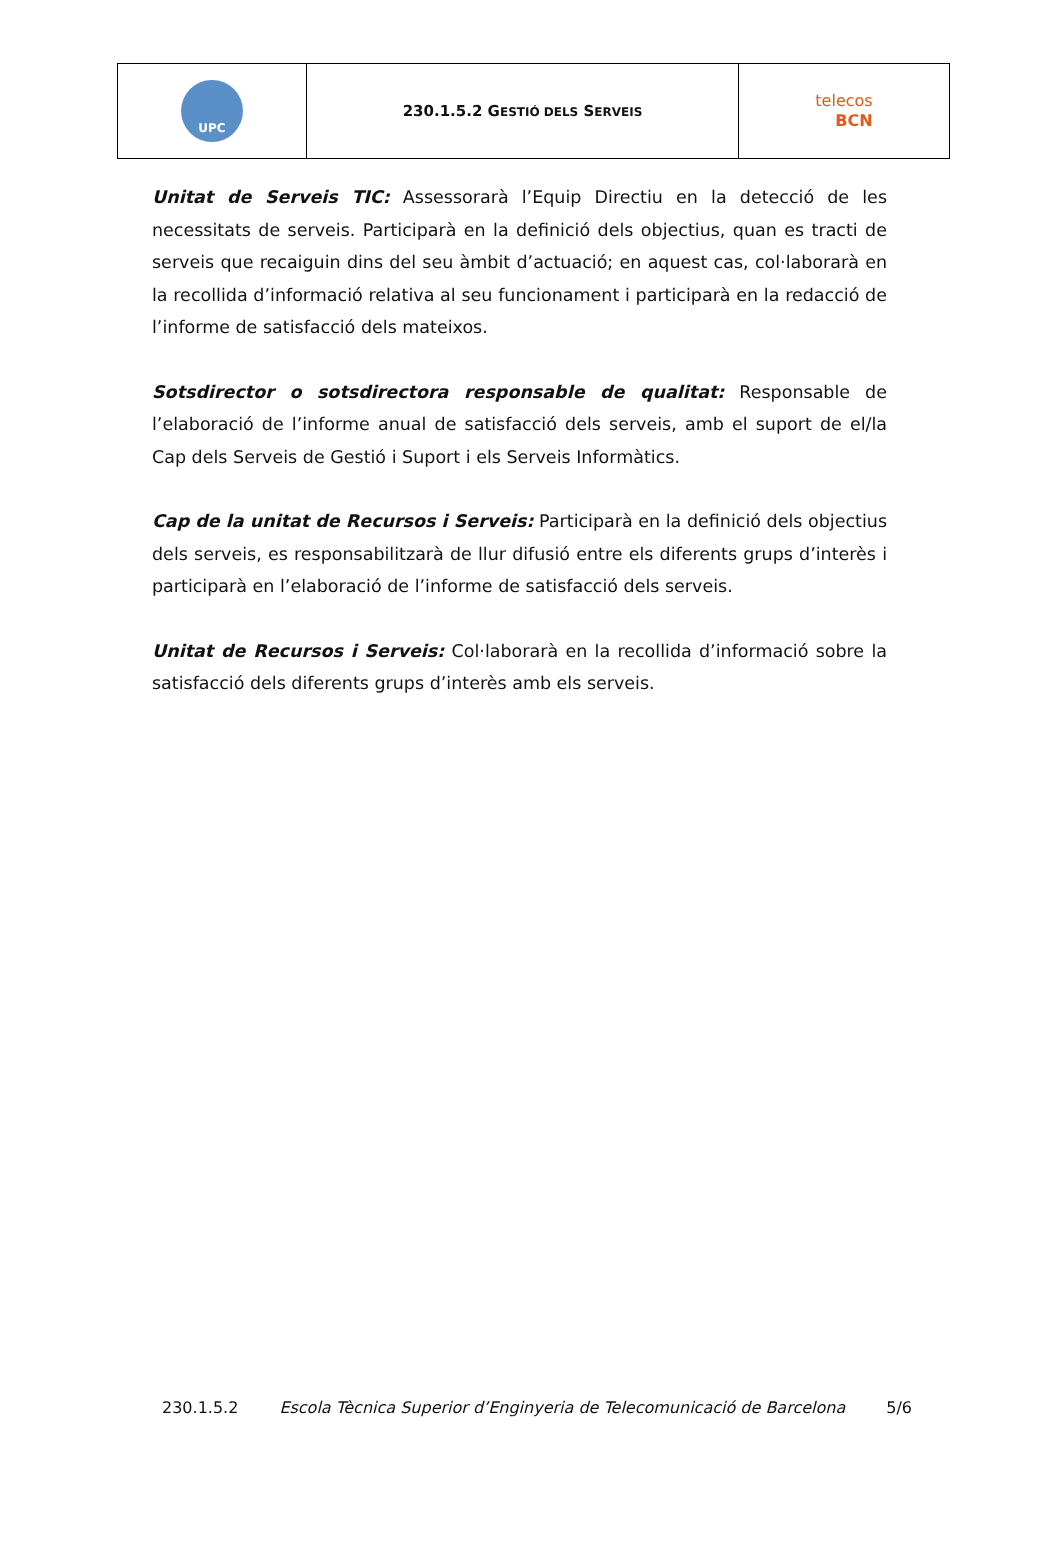| UPC | 230.1.5.2 G ESTIÓ DELS S ERVEIS | telecos BCN |
Unitat de Serveis TIC: Assessorarà l’Equip Directiu en la detecció de les necessitats de serveis. Participarà en la definició dels objectius, quan es tracti de serveis que recaiguin dins del seu àmbit d’actuació; en aquest cas, col·laborarà en la recollida d’informació relativa al seu funcionament i participarà en la redacció de l’informe de satisfacció dels mateixos.
Sotsdirector o sotsdirectora responsable de qualitat: Responsable de l’elaboració de l’informe anual de satisfacció dels serveis, amb el suport de el/la Cap dels Serveis de Gestió i Suport i els Serveis Informàtics.
Cap de la unitat de Recursos i Serveis: Participarà en la definició dels objectius dels serveis, es responsabilitzarà de llur difusió entre els diferents grups d’interès i participarà en l’elaboració de l’informe de satisfacció dels serveis.
Unitat de Recursos i Serveis: Col·laborarà en la recollida d’informació sobre la satisfacció dels diferents grups d’interès amb els serveis.
230.1.5.2 Escola Tècnica Superior d’Enginyeria de Telecomunicació de Barcelona 5/6